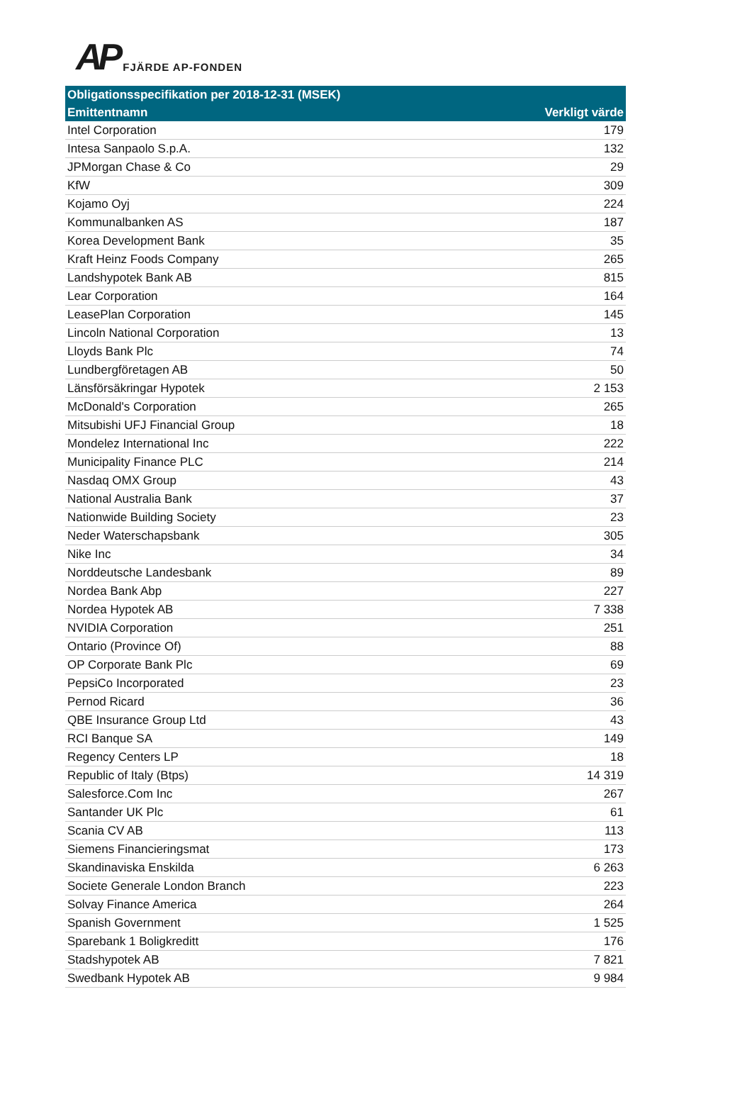AP FJÄRDE AP-FONDEN
| Obligationsspecifikation per 2018-12-31 (MSEK) | |
| --- | --- |
| Emittentnamn | Verkligt värde |
| Intel Corporation | 179 |
| Intesa Sanpaolo S.p.A. | 132 |
| JPMorgan Chase & Co | 29 |
| KfW | 309 |
| Kojamo Oyj | 224 |
| Kommunalbanken AS | 187 |
| Korea Development Bank | 35 |
| Kraft Heinz Foods Company | 265 |
| Landshypotek Bank AB | 815 |
| Lear Corporation | 164 |
| LeasePlan Corporation | 145 |
| Lincoln National Corporation | 13 |
| Lloyds Bank Plc | 74 |
| Lundbergföretagen AB | 50 |
| Länsförsäkringar Hypotek | 2 153 |
| McDonald's Corporation | 265 |
| Mitsubishi UFJ Financial Group | 18 |
| Mondelez International Inc | 222 |
| Municipality Finance PLC | 214 |
| Nasdaq OMX Group | 43 |
| National Australia Bank | 37 |
| Nationwide Building Society | 23 |
| Neder Waterschapsbank | 305 |
| Nike Inc | 34 |
| Norddeutsche Landesbank | 89 |
| Nordea Bank Abp | 227 |
| Nordea Hypotek AB | 7 338 |
| NVIDIA Corporation | 251 |
| Ontario (Province Of) | 88 |
| OP Corporate Bank Plc | 69 |
| PepsiCo Incorporated | 23 |
| Pernod Ricard | 36 |
| QBE Insurance Group Ltd | 43 |
| RCI Banque SA | 149 |
| Regency Centers LP | 18 |
| Republic of Italy (Btps) | 14 319 |
| Salesforce.Com Inc | 267 |
| Santander UK Plc | 61 |
| Scania CV AB | 113 |
| Siemens Financieringsmat | 173 |
| Skandinaviska Enskilda | 6 263 |
| Societe Generale London Branch | 223 |
| Solvay Finance America | 264 |
| Spanish Government | 1 525 |
| Sparebank 1 Boligkreditt | 176 |
| Stadshypotek AB | 7 821 |
| Swedbank Hypotek AB | 9 984 |